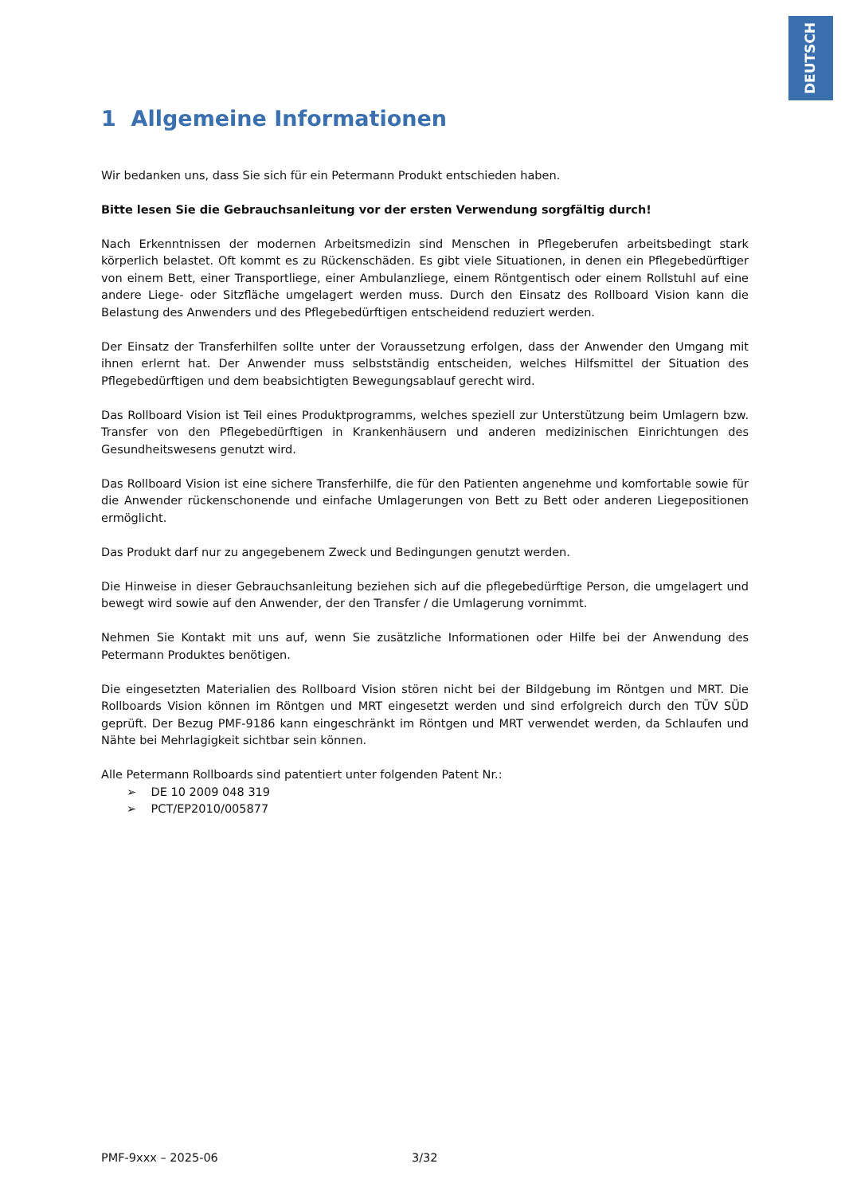DEUTSCH
1 Allgemeine Informationen
Wir bedanken uns, dass Sie sich für ein Petermann Produkt entschieden haben.
Bitte lesen Sie die Gebrauchsanleitung vor der ersten Verwendung sorgfältig durch!
Nach Erkenntnissen der modernen Arbeitsmedizin sind Menschen in Pflegeberufen arbeitsbedingt stark körperlich belastet. Oft kommt es zu Rückenschäden. Es gibt viele Situationen, in denen ein Pflegebedürftiger von einem Bett, einer Transportliege, einer Ambulanzliege, einem Röntgentisch oder einem Rollstuhl auf eine andere Liege- oder Sitzfläche umgelagert werden muss. Durch den Einsatz des Rollboard Vision kann die Belastung des Anwenders und des Pflegebedürftigen entscheidend reduziert werden.
Der Einsatz der Transferhilfen sollte unter der Voraussetzung erfolgen, dass der Anwender den Umgang mit ihnen erlernt hat. Der Anwender muss selbstständig entscheiden, welches Hilfsmittel der Situation des Pflegebedürftigen und dem beabsichtigten Bewegungsablauf gerecht wird.
Das Rollboard Vision ist Teil eines Produktprogramms, welches speziell zur Unterstützung beim Umlagern bzw. Transfer von den Pflegebedürftigen in Krankenhäusern und anderen medizinischen Einrichtungen des Gesundheitswesens genutzt wird.
Das Rollboard Vision ist eine sichere Transferhilfe, die für den Patienten angenehme und komfortable sowie für die Anwender rückenschonende und einfache Umlagerungen von Bett zu Bett oder anderen Liegepositionen ermöglicht.
Das Produkt darf nur zu angegebenem Zweck und Bedingungen genutzt werden.
Die Hinweise in dieser Gebrauchsanleitung beziehen sich auf die pflegebedürftige Person, die umgelagert und bewegt wird sowie auf den Anwender, der den Transfer / die Umlagerung vornimmt.
Nehmen Sie Kontakt mit uns auf, wenn Sie zusätzliche Informationen oder Hilfe bei der Anwendung des Petermann Produktes benötigen.
Die eingesetzten Materialien des Rollboard Vision stören nicht bei der Bildgebung im Röntgen und MRT. Die Rollboards Vision können im Röntgen und MRT eingesetzt werden und sind erfolgreich durch den TÜV SÜD geprüft. Der Bezug PMF-9186 kann eingeschränkt im Röntgen und MRT verwendet werden, da Schlaufen und Nähte bei Mehrlagigkeit sichtbar sein können.
Alle Petermann Rollboards sind patentiert unter folgenden Patent Nr.:
➢ DE 10 2009 048 319
➢ PCT/EP2010/005877
PMF-9xxx – 2025-06 3/32